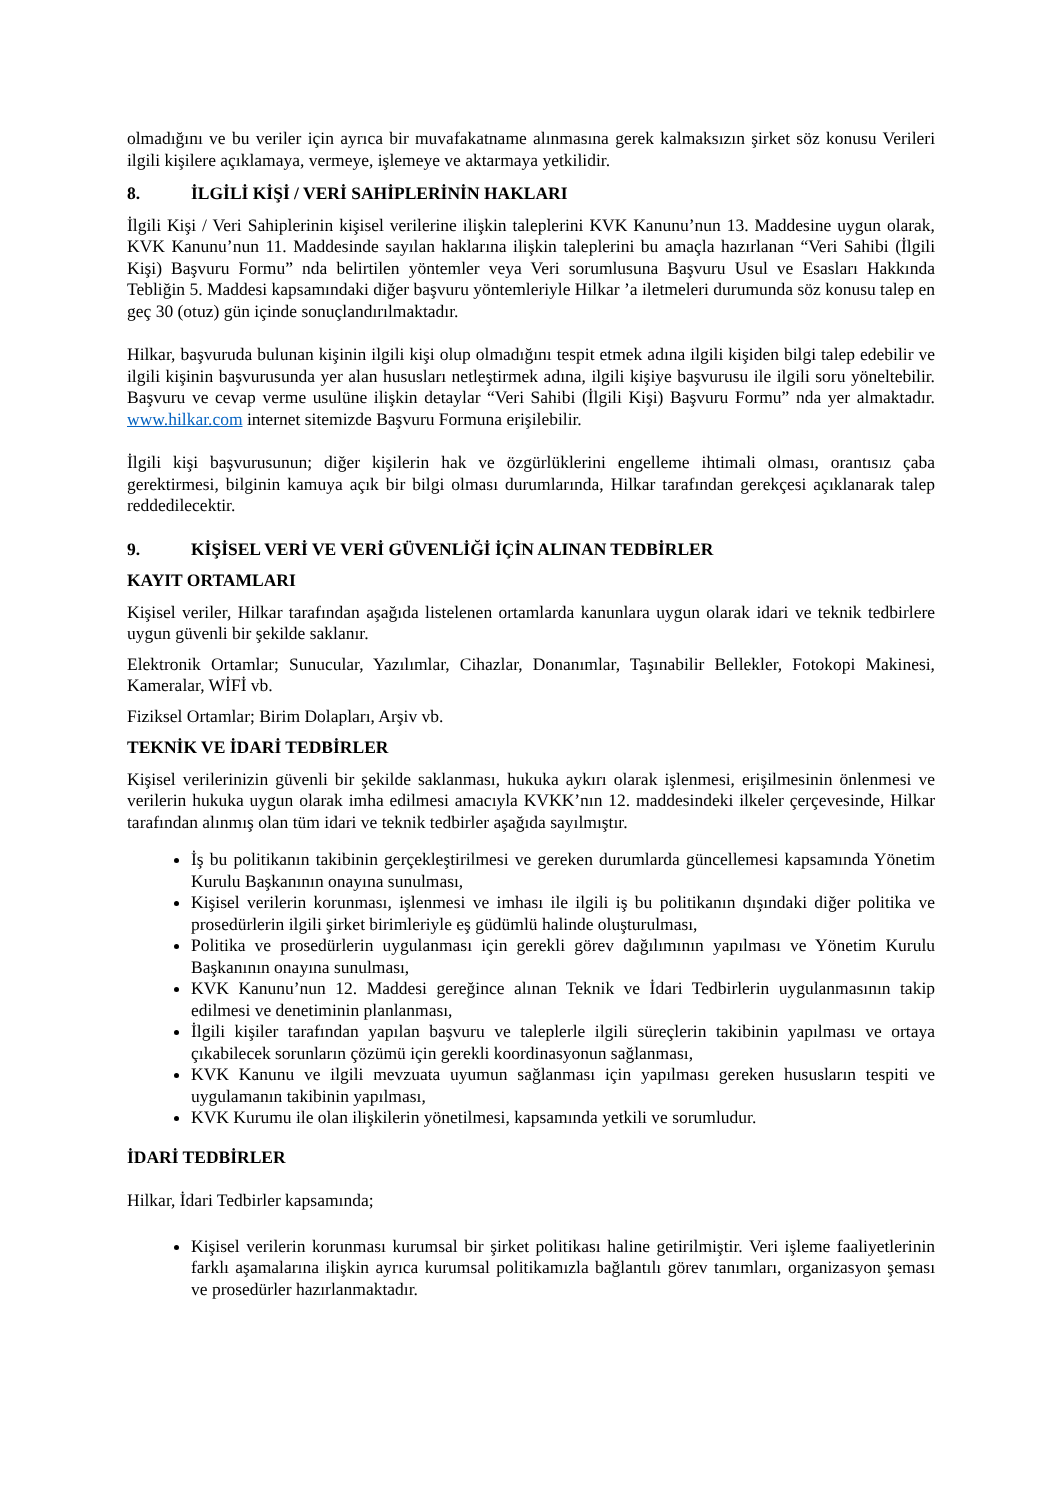olmadığını ve bu veriler için ayrıca bir muvafakatname alınmasına gerek kalmaksızın şirket söz konusu Verileri ilgili kişilere açıklamaya, vermeye, işlemeye ve aktarmaya yetkilidir.
8. İLGİLİ KİŞİ / VERİ SAHİPLERİNİN HAKLARI
İlgili Kişi / Veri Sahiplerinin kişisel verilerine ilişkin taleplerini KVK Kanunu’nun 13. Maddesine uygun olarak, KVK Kanunu’nun 11. Maddesinde sayılan haklarına ilişkin taleplerini bu amaçla hazırlanan “Veri Sahibi (İlgili Kişi) Başvuru Formu” nda belirtilen yöntemler veya Veri sorumlusuna Başvuru Usul ve Esasları Hakkında Tebliğin 5. Maddesi kapsamındaki diğer başvuru yöntemleriyle Hilkar ’a iletmeleri durumunda söz konusu talep en geç 30 (otuz) gün içinde sonuçlandırılmaktadır.
Hilkar, başvuruda bulunan kişinin ilgili kişi olup olmadığını tespit etmek adına ilgili kişiden bilgi talep edebilir ve ilgili kişinin başvurusunda yer alan hususları netleştirmek adına, ilgili kişiye başvurusu ile ilgili soru yöneltebilir. Başvuru ve cevap verme usulüne ilişkin detaylar “Veri Sahibi (İlgili Kişi) Başvuru Formu” nda yer almaktadır. www.hilkar.com internet sitemizde Başvuru Formuna erişilebilir.
İlgili kişi başvurusunun; diğer kişilerin hak ve özgürlüklerini engelleme ihtimali olması, orantısız çaba gerektirmesi, bilginin kamuya açık bir bilgi olması durumlarında, Hilkar tarafından gerekçesi açıklanarak talep reddedilecektir.
9. KİŞİSEL VERİ VE VERİ GÜVENLİĞİ İÇİN ALINAN TEDBİRLER
KAYIT ORTAMLARI
Kişisel veriler, Hilkar tarafından aşağıda listelenen ortamlarda kanunlara uygun olarak idari ve teknik tedbirlere uygun güvenli bir şekilde saklanır.
Elektronik Ortamlar; Sunucular, Yazılımlar, Cihazlar, Donanımlar, Taşınabilir Bellekler, Fotokopi Makinesi, Kameralar, WİFİ vb.
Fiziksel Ortamlar; Birim Dolapları, Arşiv vb.
TEKNİK VE İDARİ TEDBİRLER
Kişisel verilerinizin güvenli bir şekilde saklanması, hukuka aykırı olarak işlenmesi, erişilmesinin önlenmesi ve verilerin hukuka uygun olarak imha edilmesi amacıyla KVKK’nın 12. maddesindeki ilkeler çerçevesinde, Hilkar tarafından alınmış olan tüm idari ve teknik tedbirler aşağıda sayılmıştır.
İş bu politikanın takibinin gerçekleştirilmesi ve gereken durumlarda güncellemesi kapsamında Yönetim Kurulu Başkanının onayına sunulması,
Kişisel verilerin korunması, işlenmesi ve imhası ile ilgili iş bu politikanın dışındaki diğer politika ve prosedürlerin ilgili şirket birimleriyle eş güdümlü halinde oluşturulması,
Politika ve prosedürlerin uygulanması için gerekli görev dağılımının yapılması ve Yönetim Kurulu Başkanının onayına sunulması,
KVK Kanunu’nun 12. Maddesi gereğince alınan Teknik ve İdari Tedbirlerin uygulanmasının takip edilmesi ve denetiminin planlanması,
İlgili kişiler tarafından yapılan başvuru ve taleplerle ilgili süreçlerin takibinin yapılması ve ortaya çıkabilecek sorunların çözümü için gerekli koordinasyonun sağlanması,
KVK Kanunu ve ilgili mevzuata uyumun sağlanması için yapılması gereken hususların tespiti ve uygulamanın takibinin yapılması,
KVK Kurumu ile olan ilişkilerin yönetilmesi, kapsamında yetkili ve sorumludur.
İDARİ TEDBİRLER
Hilkar, İdari Tedbirler kapsamında;
Kişisel verilerin korunması kurumsal bir şirket politikası haline getirilmiştir. Veri işleme faaliyetlerinin farklı aşamalarına ilişkin ayrıca kurumsal politikamızla bağlantılı görev tanımları, organizasyon şeması ve prosedürler hazırlanmaktadır.